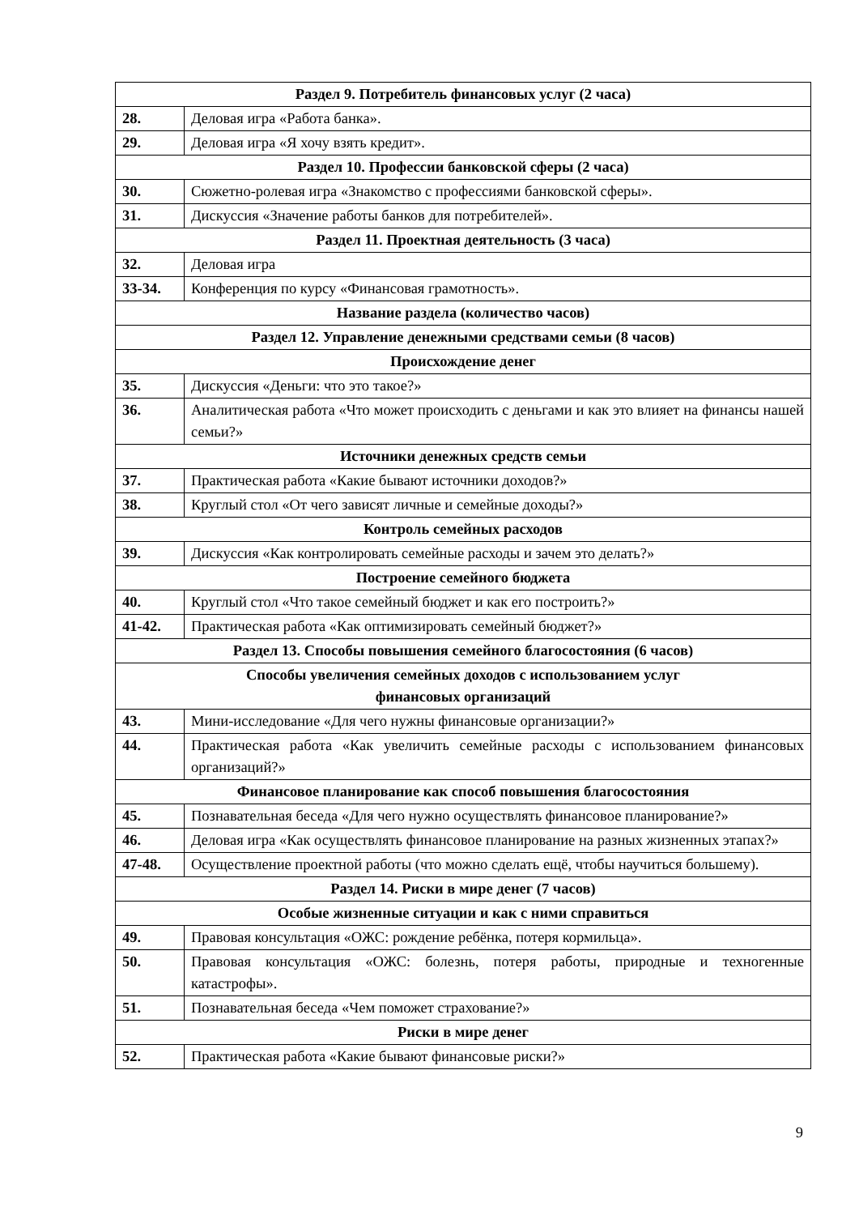| Раздел 9. Потребитель финансовых услуг (2 часа) | |
| 28. | Деловая игра «Работа банка». |
| 29. | Деловая игра «Я хочу взять кредит». |
| Раздел 10. Профессии банковской сферы (2 часа) | |
| 30. | Сюжетно-ролевая игра «Знакомство с профессиями банковской сферы». |
| 31. | Дискуссия «Значение работы банков для потребителей». |
| Раздел 11. Проектная деятельность (3 часа) | |
| 32. | Деловая игра |
| 33-34. | Конференция по курсу «Финансовая грамотность». |
| Название раздела (количество часов) | |
| Раздел 12. Управление денежными средствами семьи (8 часов) | |
| Происхождение денег | |
| 35. | Дискуссия «Деньги: что это такое?» |
| 36. | Аналитическая работа «Что может происходить с деньгами и как это влияет на финансы нашей семьи?» |
| Источники денежных средств семьи | |
| 37. | Практическая работа «Какие бывают источники доходов?» |
| 38. | Круглый стол «От чего зависят личные и семейные доходы?» |
| Контроль семейных расходов | |
| 39. | Дискуссия «Как контролировать семейные расходы и зачем это делать?» |
| Построение семейного бюджета | |
| 40. | Круглый стол «Что такое семейный бюджет и как его построить?» |
| 41-42. | Практическая работа «Как оптимизировать семейный бюджет?» |
| Раздел 13. Способы повышения семейного благосостояния (6 часов) | |
| Способы увеличения семейных доходов с использованием услуг финансовых организаций | |
| 43. | Мини-исследование «Для чего нужны финансовые организации?» |
| 44. | Практическая работа «Как увеличить семейные расходы с использованием финансовых организаций?» |
| Финансовое планирование как способ повышения благосостояния | |
| 45. | Познавательная беседа «Для чего нужно осуществлять финансовое планирование?» |
| 46. | Деловая игра «Как осуществлять финансовое планирование на разных жизненных этапах?» |
| 47-48. | Осуществление проектной работы (что можно сделать ещё, чтобы научиться большему). |
| Раздел 14. Риски в мире денег (7 часов) | |
| Особые жизненные ситуации и как с ними справиться | |
| 49. | Правовая консультация «ОЖС: рождение ребёнка, потеря кормильца». |
| 50. | Правовая консультация «ОЖС: болезнь, потеря работы, природные и техногенные катастрофы». |
| 51. | Познавательная беседа «Чем поможет страхование?» |
| Риски в мире денег | |
| 52. | Практическая работа «Какие бывают финансовые риски?» |
9